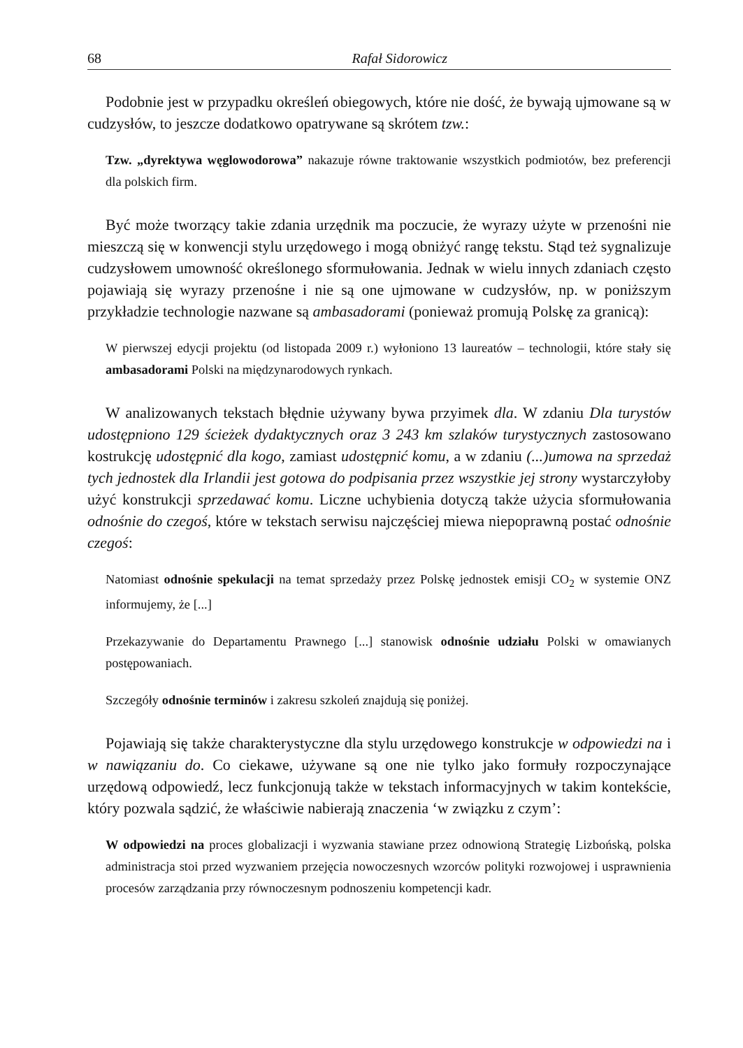68 Rafał Sidorowicz
Podobnie jest w przypadku określeń obiegowych, które nie dość, że bywają ujmowane są w cudzysłów, to jeszcze dodatkowo opatrywane są skrótem tzw.:
Tzw. „dyrektywa węglowodorowa” nakazuje równe traktowanie wszystkich podmiotów, bez preferencji dla polskich firm.
Być może tworzący takie zdania urzędnik ma poczucie, że wyrazy użyte w przenośni nie mieszczą się w konwencji stylu urzędowego i mogą obniżyć rangę tekstu. Stąd też sygnalizuje cudzysłowem umowność określonego sformułowania. Jednak w wielu innych zdaniach często pojawiają się wyrazy przenośne i nie są one ujmowane w cudzysłów, np. w poniższym przykładzie technologie nazwane są ambasadorami (ponieważ promują Polskę za granicą):
W pierwszej edycji projektu (od listopada 2009 r.) wyłoniono 13 laureatów – technologii, które stały się ambasadorami Polski na międzynarodowych rynkach.
W analizowanych tekstach błędnie używany bywa przyimek dla. W zdaniu Dla turystów udostępniono 129 ścieżek dydaktycznych oraz 3 243 km szlaków turystycznych zastosowano kostrukcję udostępnić dla kogo, zamiast udostępnić komu, a w zdaniu (...)umowa na sprzedaż tych jednostek dla Irlandii jest gotowa do podpisania przez wszystkie jej strony wystarczyłoby użyć konstrukcji sprzedawać komu. Liczne uchybienia dotyczą także użycia sformułowania odnośnie do czegoś, które w tekstach serwisu najczęściej miewa niepoprawną postać odnośnie czegoś:
Natomiast odnośnie spekulacji na temat sprzedaży przez Polskę jednostek emisji CO<sub>2</sub> w systemie ONZ informujemy, że [...]
Przekazywanie do Departamentu Prawnego [...] stanowisk odnośnie udziału Polski w omawianych postępowaniach.
Szczegóły odnośnie terminów i zakresu szkoleń znajdują się poniżej.
Pojawiają się także charakterystyczne dla stylu urzędowego konstrukcje w odpowiedzi na i w nawiązaniu do. Co ciekawe, używane są one nie tylko jako formuły rozpoczynające urzędową odpowiedź, lecz funkcjonują także w tekstach informacyjnych w takim kontekście, który pozwala sądzić, że właściwie nabierają znaczenia ‘w związku z czym’:
W odpowiedzi na proces globalizacji i wyzwania stawiane przez odnowioną Strategię Lizbońską, polska administracja stoi przed wyzwaniem przejęcia nowoczesnych wzorców polityki rozwojowej i usprawnienia procesów zarządzania przy równoczesnym podnoszeniu kompetencji kadr.